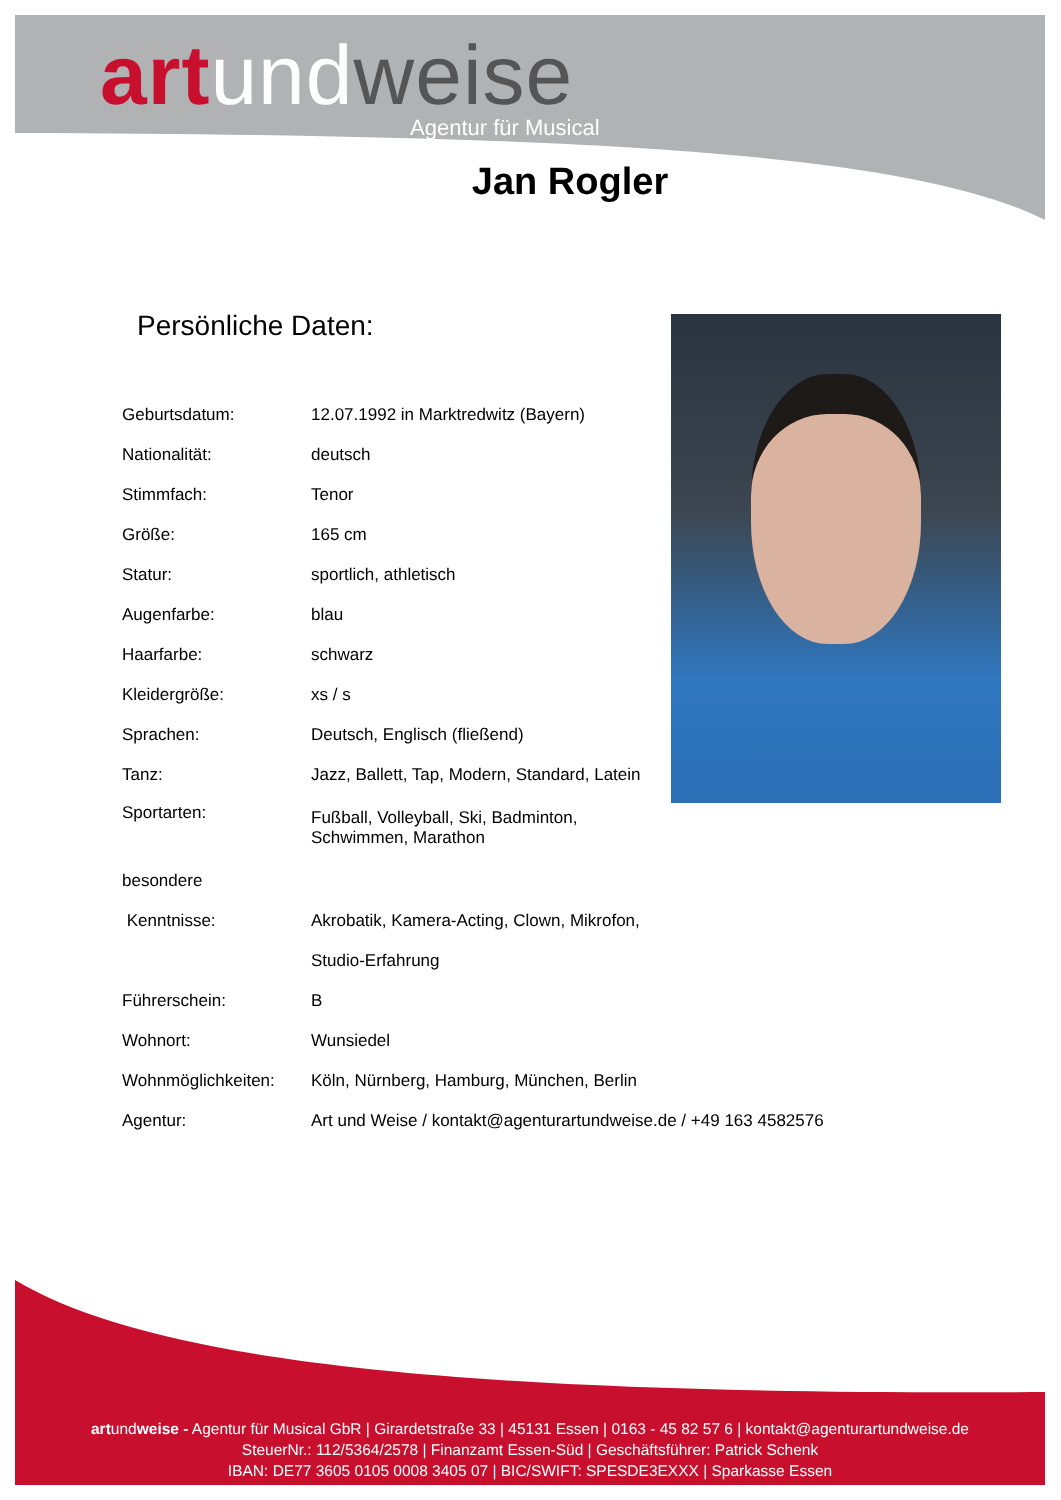art und weise
Agentur für Musical
Jan Rogler
Persönliche Daten:
| Geburtsdatum: | 12.07.1992 in Marktredwitz (Bayern) |
| Nationalität: | deutsch |
| Stimmfach: | Tenor |
| Größe: | 165 cm |
| Statur: | sportlich, athletisch |
| Augenfarbe: | blau |
| Haarfarbe: | schwarz |
| Kleidergröße: | xs / s |
| Sprachen: | Deutsch, Englisch (fließend) |
| Tanz: | Jazz, Ballett, Tap, Modern, Standard, Latein |
| Sportarten: | Fußball, Volleyball, Ski, Badminton, Schwimmen, Marathon |
| besondere | |
| Kenntnisse: | Akrobatik, Kamera-Acting, Clown, Mikrofon, |
| | Studio-Erfahrung |
| Führerschein: | B |
| Wohnort: | Wunsiedel |
| Wohnmöglichkeiten: | Köln, Nürnberg, Hamburg, München, Berlin |
| Agentur: | Art und Weise / kontakt@agenturartundweise.de / +49 163 4582576 |
artundweise - Agentur für Musical GbR | Girardetstraße 33 | 45131 Essen | 0163 - 45 82 57 6 | kontakt@agenturartundweise.de
SteuerNr.: 112/5364/2578 | Finanzamt Essen-Süd | Geschäftsführer: Patrick Schenk
IBAN: DE77 3605 0105 0008 3405 07 | BIC/SWIFT: SPESDE3EXXX | Sparkasse Essen